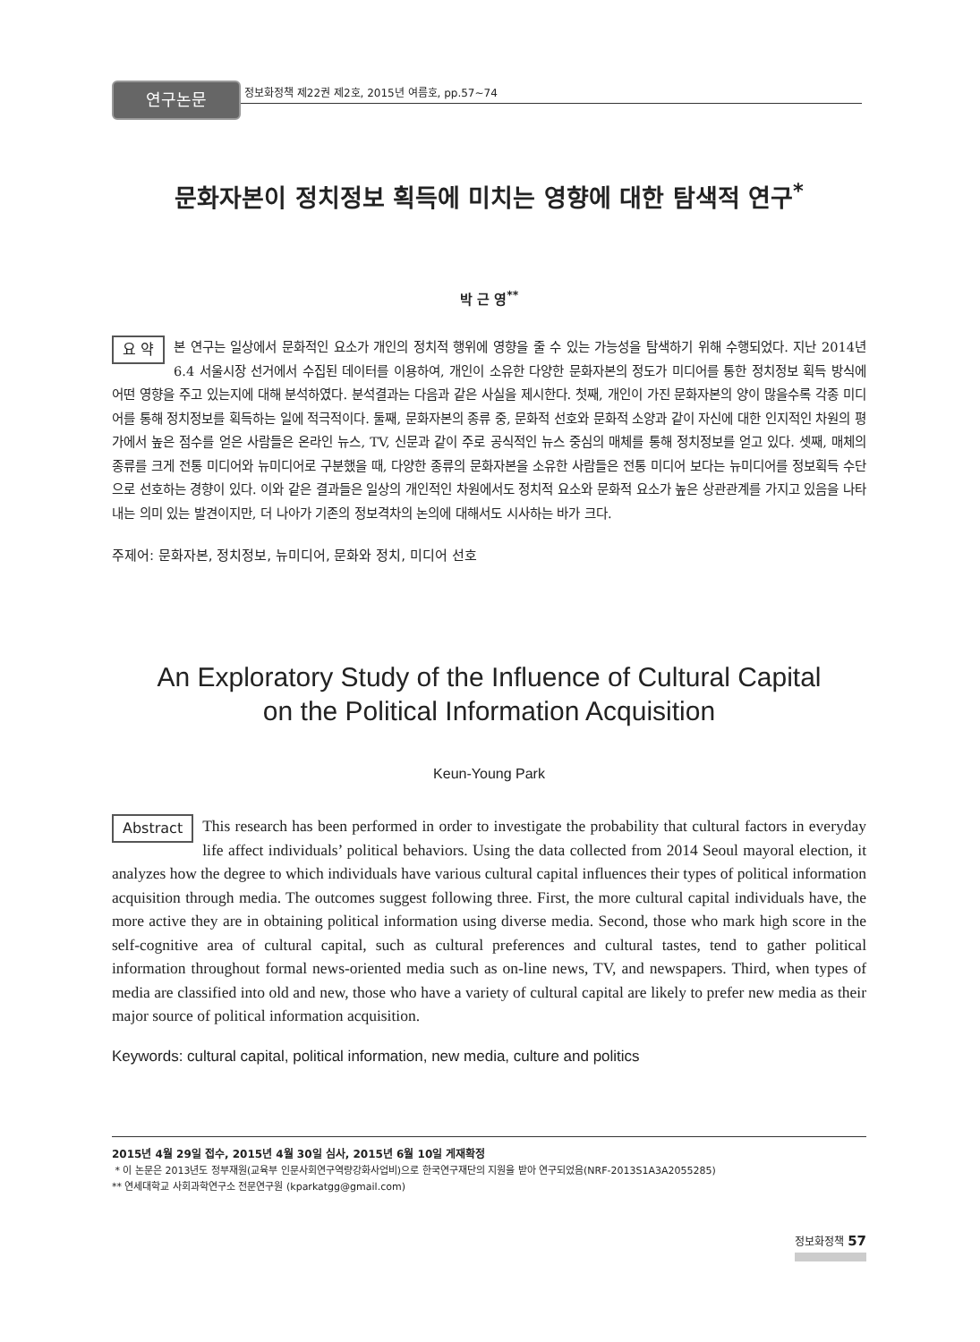연구논문 정보화정책 제22권 제2호, 2015년 여름호, pp.57~74
문화자본이 정치정보 획득에 미치는 영향에 대한 탐색적 연구<sup>*</sup>
박 근 영<sup>**</sup>
요 약 본 연구는 일상에서 문화적인 요소가 개인의 정치적 행위에 영향을 줄 수 있는 가능성을 탐색하기 위해 수행되었다. 지난 2014년 6.4 서울시장 선거에서 수집된 데이터를 이용하여, 개인이 소유한 다양한 문화자본의 정도가 미디어를 통한 정치정보 획득 방식에 어떤 영향을 주고 있는지에 대해 분석하였다. 분석결과는 다음과 같은 사실을 제시한다. 첫째, 개인이 가진 문화자본의 양이 많을수록 각종 미디어를 통해 정치정보를 획득하는 일에 적극적이다. 둘째, 문화자본의 종류 중, 문화적 선호와 문화적 소양과 같이 자신에 대한 인지적인 차원의 평가에서 높은 점수를 얻은 사람들은 온라인 뉴스, TV, 신문과 같이 주로 공식적인 뉴스 중심의 매체를 통해 정치정보를 얻고 있다. 셋째, 매체의 종류를 크게 전통 미디어와 뉴미디어로 구분했을 때, 다양한 종류의 문화자본을 소유한 사람들은 전통 미디어 보다는 뉴미디어를 정보획득 수단으로 선호하는 경향이 있다. 이와 같은 결과들은 일상의 개인적인 차원에서도 정치적 요소와 문화적 요소가 높은 상관관계를 가지고 있음을 나타내는 의미 있는 발견이지만, 더 나아가 기존의 정보격차의 논의에 대해서도 시사하는 바가 크다.
주제어: 문화자본, 정치정보, 뉴미디어, 문화와 정치, 미디어 선호
An Exploratory Study of the Influence of Cultural Capital
on the Political Information Acquisition
Keun-Young Park
Abstract This research has been performed in order to investigate the probability that cultural factors in everyday life affect individuals’ political behaviors. Using the data collected from 2014 Seoul mayoral election, it analyzes how the degree to which individuals have various cultural capital influences their types of political information acquisition through media. The outcomes suggest following three. First, the more cultural capital individuals have, the more active they are in obtaining political information using diverse media. Second, those who mark high score in the self-cognitive area of cultural capital, such as cultural preferences and cultural tastes, tend to gather political information throughout formal news-oriented media such as on-line news, TV, and newspapers. Third, when types of media are classified into old and new, those who have a variety of cultural capital are likely to prefer new media as their major source of political information acquisition.
Keywords: cultural capital, political information, new media, culture and politics
2015년 4월 29일 접수, 2015년 4월 30일 심사, 2015년 6월 10일 게재확정
* 이 논문은 2013년도 정부재원(교육부 인문사회연구역량강화사업비)으로 한국연구재단의 지원을 받아 연구되었음(NRF-2013S1A3A2055285)
** 연세대학교 사회과학연구소 전문연구원 (kparkatgg@gmail.com)
정보화정책 57